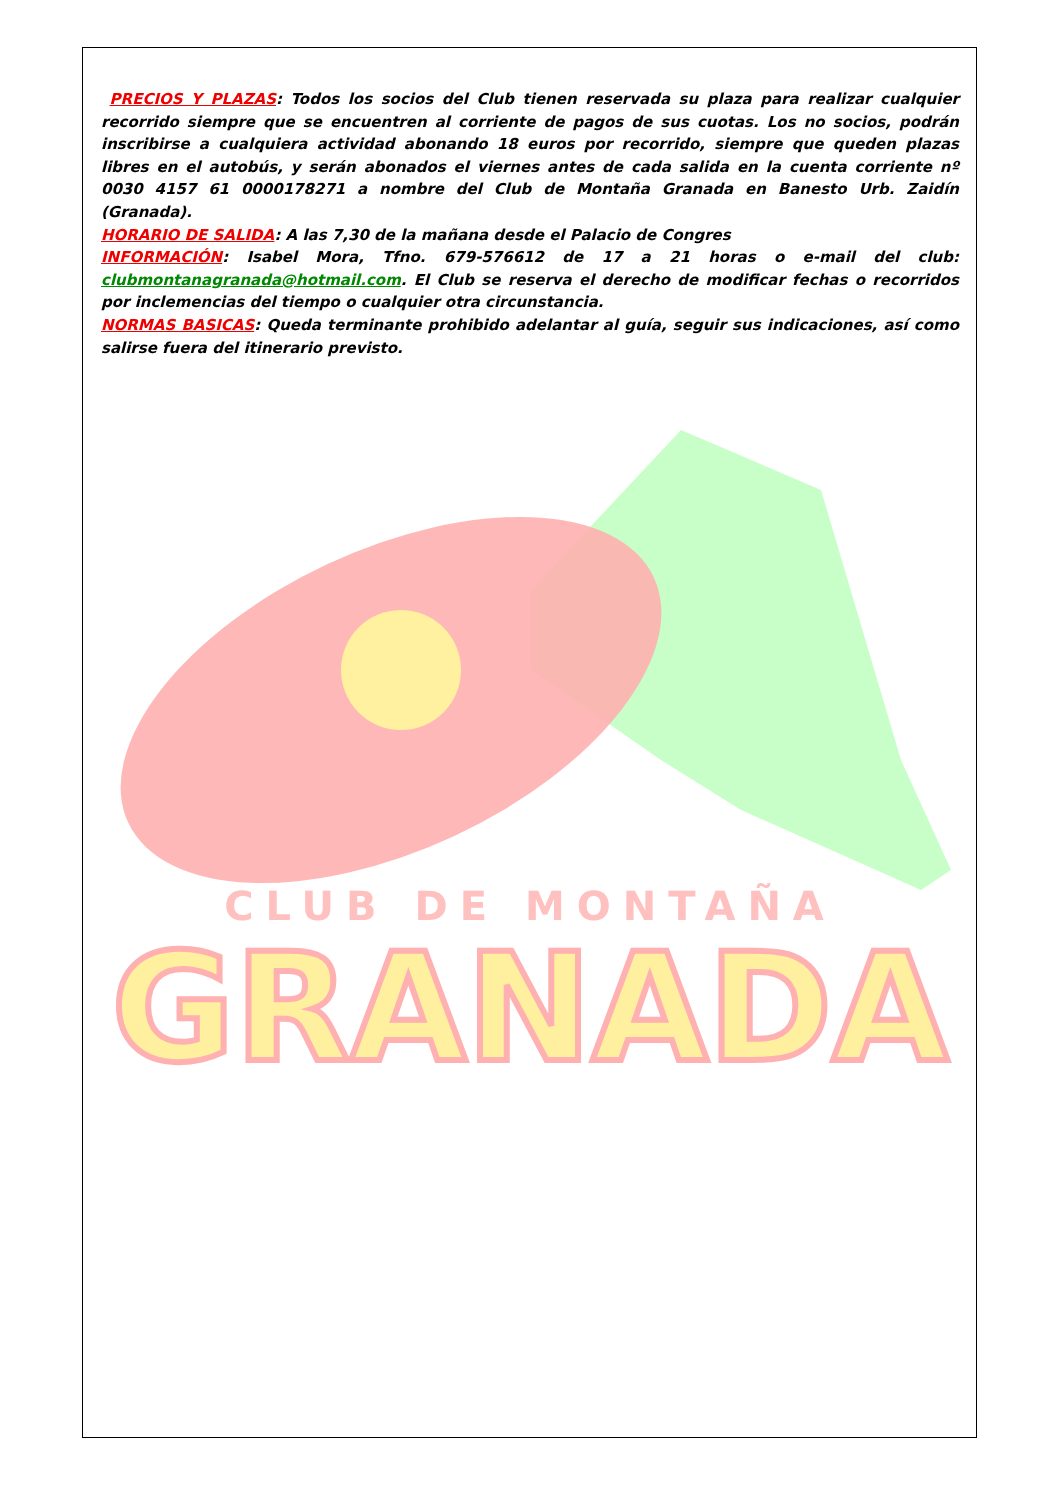PRECIOS Y PLAZAS: Todos los socios del Club tienen reservada su plaza para realizar cualquier recorrido siempre que se encuentren al corriente de pagos de sus cuotas. Los no socios, podrán inscribirse a cualquiera actividad abonando 18 euros por recorrido, siempre que queden plazas libres en el autobús, y serán abonados el viernes antes de cada salida en la cuenta corriente nº 0030 4157 61 0000178271 a nombre del Club de Montaña Granada en Banesto Urb. Zaidín (Granada).
HORARIO DE SALIDA: A las 7,30 de la mañana desde el Palacio de Congres
INFORMACIÓN: Isabel Mora, Tfno. 679-576612 de 17 a 21 horas o e-mail del club: clubmontanagranada@hotmail.com. El Club se reserva el derecho de modificar fechas o recorridos por inclemencias del tiempo o cualquier otra circunstancia.
NORMAS BASICAS: Queda terminante prohibido adelantar al guía, seguir sus indicaciones, así como salirse fuera del itinerario previsto.
CLUB DE MONTAÑA
GRANADA